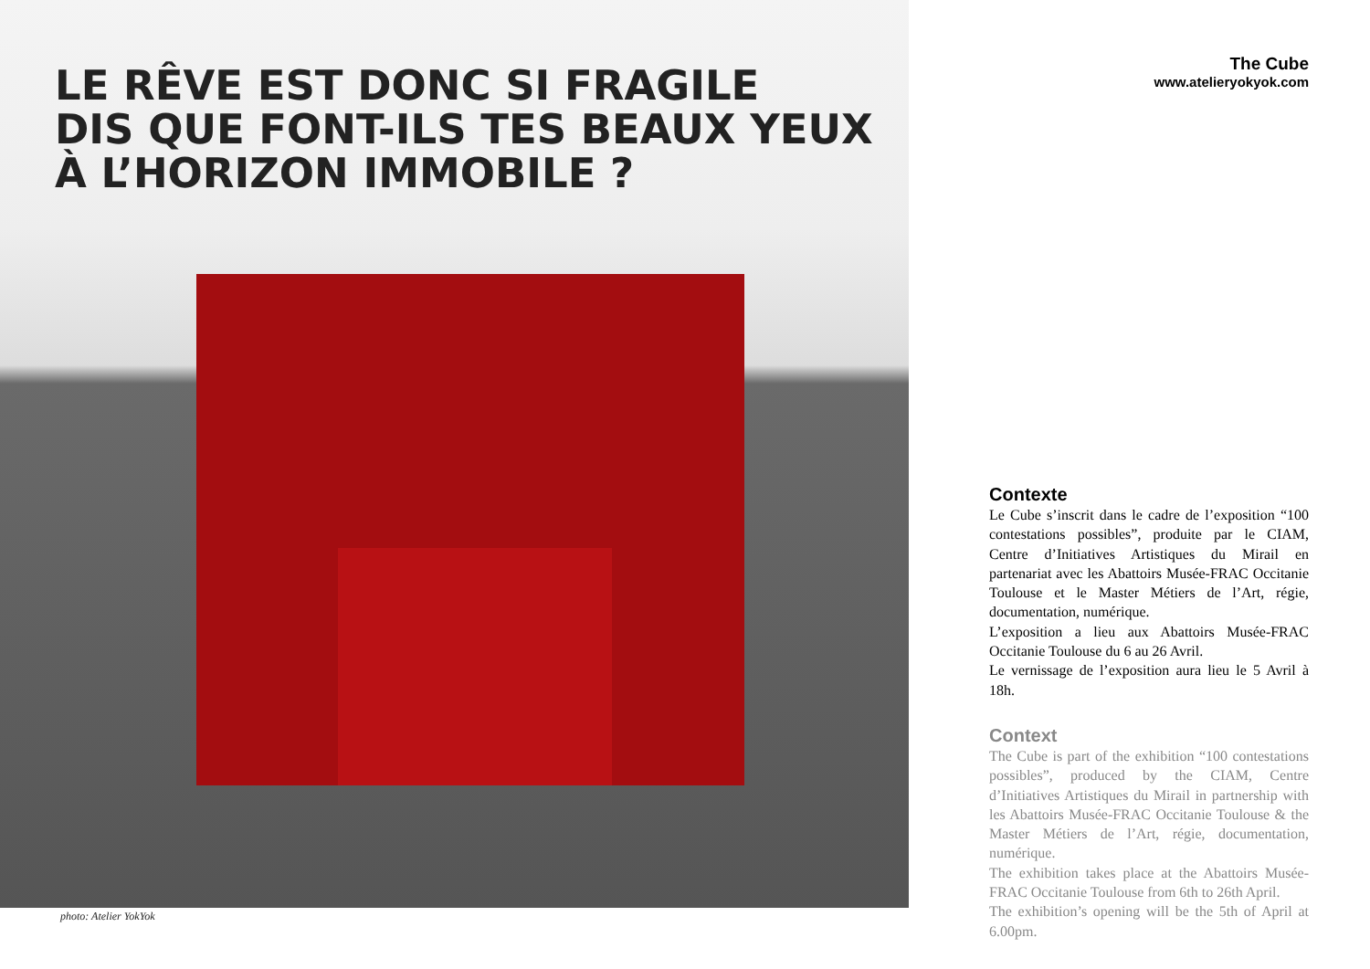LE RÊVE EST DONC SI FRAGILE
DIS QUE FONT-ILS TES BEAUX YEUX
À L’HORIZON IMMOBILE ?
photo: Atelier YokYok
The Cube
www.atelieryokyok.com
Contexte
Le Cube s’inscrit dans le cadre de l’exposition “100 contestations possibles”, produite par le CIAM, Centre d’Initiatives Artistiques du Mirail en partenariat avec les Abattoirs Musée-FRAC Occitanie Toulouse et le Master Métiers de l’Art, régie, documentation, numérique.
L’exposition a lieu aux Abattoirs Musée-FRAC Occitanie Toulouse du 6 au 26 Avril.
Le vernissage de l’exposition aura lieu le 5 Avril à 18h.
Context
The Cube is part of the exhibition “100 contestations possibles”, produced by the CIAM, Centre d’Initiatives Artistiques du Mirail in partnership with les Abattoirs Musée-FRAC Occitanie Toulouse & the Master Métiers de l’Art, régie, documentation, numérique.
The exhibition takes place at the Abattoirs Musée-FRAC Occitanie Toulouse from 6th to 26th April.
The exhibition’s opening will be the 5th of April at 6.00pm.